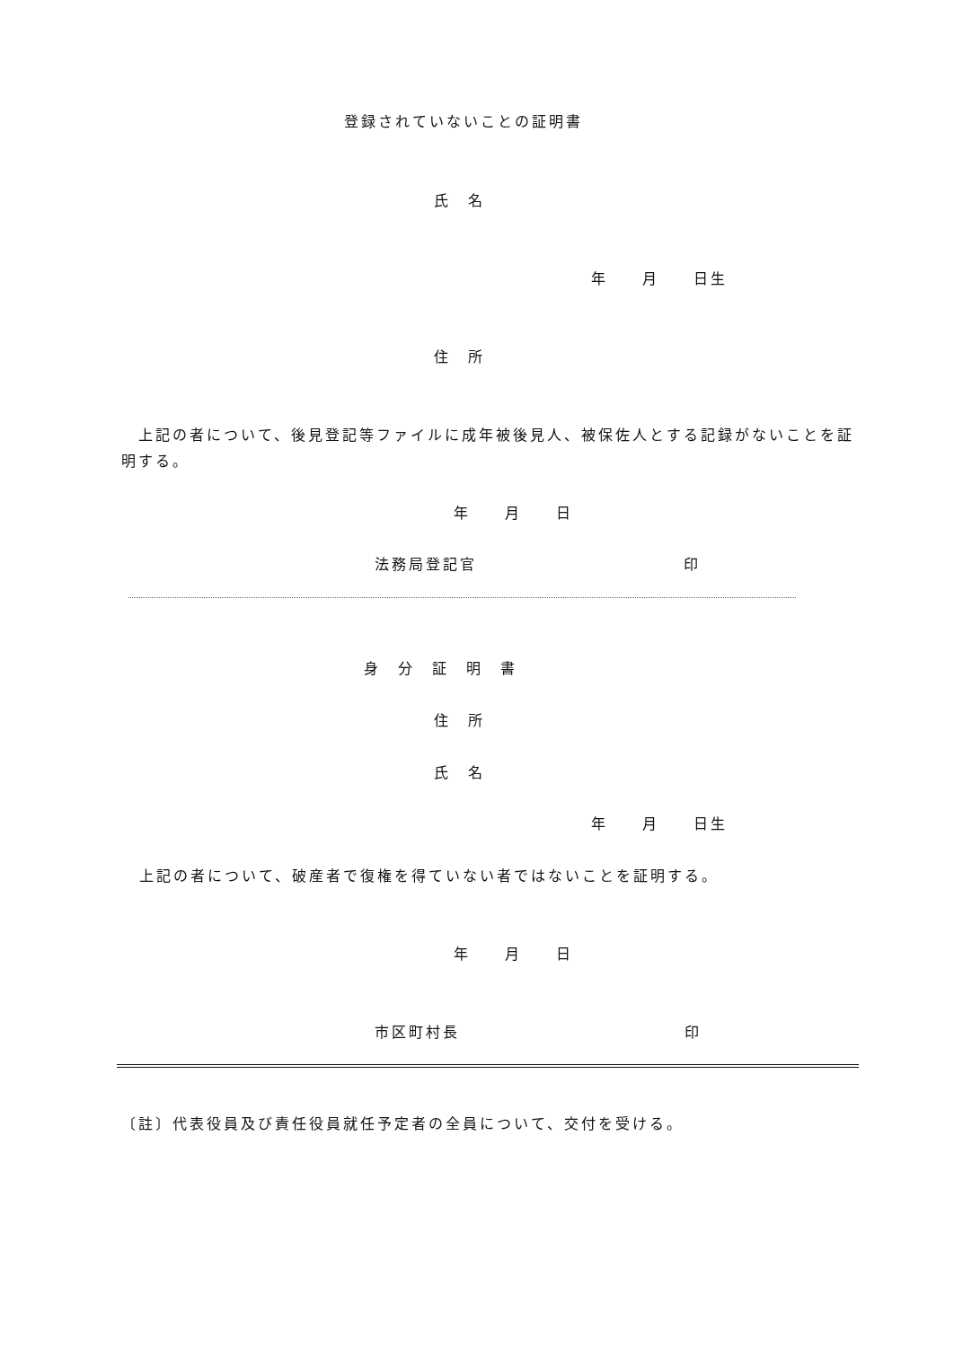登録されていないことの証明書
氏　名
年　　月　　日生
住　所
　上記の者について、後見登記等ファイルに成年被後見人、被保佐人とする記録がないことを証明する。
年　　月　　日
法務局登記官 印
身　分　証　明　書
住　所
氏　名
年　　月　　日生
上記の者について、破産者で復権を得ていない者ではないことを証明する。
年　　月　　日
市区町村長 印
〔註〕代表役員及び責任役員就任予定者の全員について、交付を受ける。